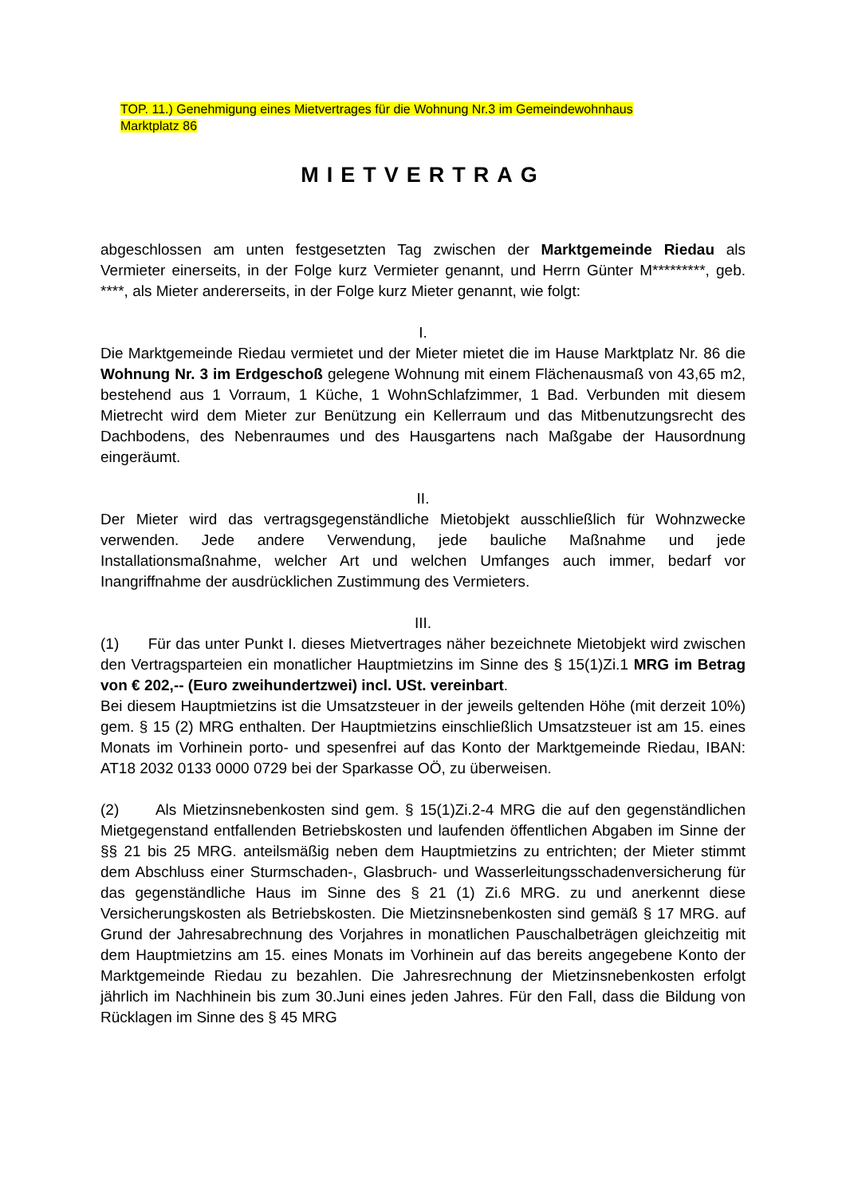TOP. 11.) Genehmigung eines Mietvertrages für die Wohnung Nr.3 im Gemeindewohnhaus
Marktplatz 86
MIETVERTRAG
abgeschlossen am unten festgesetzten Tag zwischen der Marktgemeinde Riedau als Vermieter einerseits, in der Folge kurz Vermieter genannt, und Herrn Günter M*********, geb. ****, als Mieter andererseits, in der Folge kurz Mieter genannt, wie folgt:
I.
Die Marktgemeinde Riedau vermietet und der Mieter mietet die im Hause Marktplatz Nr. 86 die Wohnung Nr. 3 im Erdgeschoß gelegene Wohnung mit einem Flächenausmaß von 43,65 m2, bestehend aus 1 Vorraum, 1 Küche, 1 WohnSchlafzimmer, 1 Bad. Verbunden mit diesem Mietrecht wird dem Mieter zur Benützung ein Kellerraum und das Mitbenutzungsrecht des Dachbodens, des Nebenraumes und des Hausgartens nach Maßgabe der Hausordnung eingeräumt.
II.
Der Mieter wird das vertragsgegenständliche Mietobjekt ausschließlich für Wohnzwecke verwenden. Jede andere Verwendung, jede bauliche Maßnahme und jede Installationsmaßnahme, welcher Art und welchen Umfanges auch immer, bedarf vor Inangriffnahme der ausdrücklichen Zustimmung des Vermieters.
III.
(1) Für das unter Punkt I. dieses Mietvertrages näher bezeichnete Mietobjekt wird zwischen den Vertragsparteien ein monatlicher Hauptmietzins im Sinne des § 15(1)Zi.1 MRG im Betrag von € 202,-- (Euro zweihundertzwei) incl. USt. vereinbart.
Bei diesem Hauptmietzins ist die Umsatzsteuer in der jeweils geltenden Höhe (mit derzeit 10%) gem. § 15 (2) MRG enthalten. Der Hauptmietzins einschließlich Umsatzsteuer ist am 15. eines Monats im Vorhinein porto- und spesenfrei auf das Konto der Marktgemeinde Riedau, IBAN: AT18 2032 0133 0000 0729 bei der Sparkasse OÖ, zu überweisen.
(2) Als Mietzinsnebenkosten sind gem. § 15(1)Zi.2-4 MRG die auf den gegenständlichen Mietgegenstand entfallenden Betriebskosten und laufenden öffentlichen Abgaben im Sinne der §§ 21 bis 25 MRG. anteilsmäßig neben dem Hauptmietzins zu entrichten; der Mieter stimmt dem Abschluss einer Sturmschaden-, Glasbruch- und Wasserleitungsschadenversicherung für das gegenständliche Haus im Sinne des § 21 (1) Zi.6 MRG. zu und anerkennt diese Versicherungskosten als Betriebskosten. Die Mietzinsnebenkosten sind gemäß § 17 MRG. auf Grund der Jahresabrechnung des Vorjahres in monatlichen Pauschalbeträgen gleichzeitig mit dem Hauptmietzins am 15. eines Monats im Vorhinein auf das bereits angegebene Konto der Marktgemeinde Riedau zu bezahlen. Die Jahresrechnung der Mietzinsnebenkosten erfolgt jährlich im Nachhinein bis zum 30.Juni eines jeden Jahres. Für den Fall, dass die Bildung von Rücklagen im Sinne des § 45 MRG